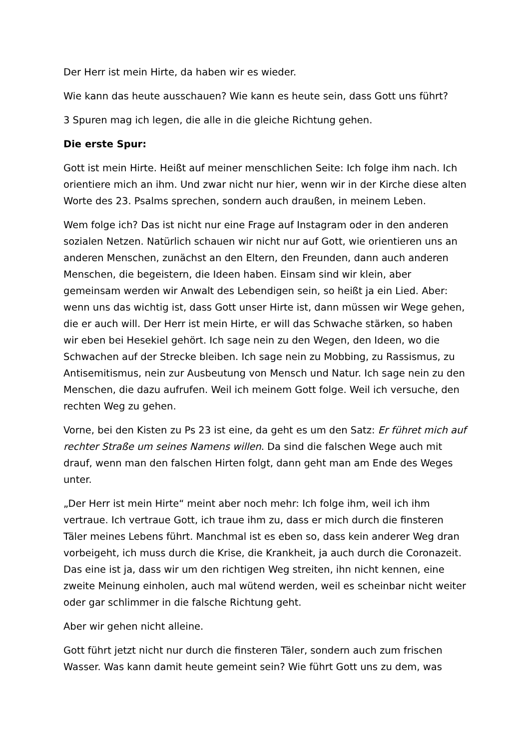Der Herr ist mein Hirte, da haben wir es wieder.
Wie kann das heute ausschauen? Wie kann es heute sein, dass Gott uns führt?
3 Spuren mag ich legen, die alle in die gleiche Richtung gehen.
Die erste Spur:
Gott ist mein Hirte. Heißt auf meiner menschlichen Seite: Ich folge ihm nach. Ich orientiere mich an ihm. Und zwar nicht nur hier, wenn wir in der Kirche diese alten Worte des 23. Psalms sprechen, sondern auch draußen, in meinem Leben.
Wem folge ich? Das ist nicht nur eine Frage auf Instagram oder in den anderen sozialen Netzen. Natürlich schauen wir nicht nur auf Gott, wie orientieren uns an anderen Menschen, zunächst an den Eltern, den Freunden, dann auch anderen Menschen, die begeistern, die Ideen haben. Einsam sind wir klein, aber gemeinsam werden wir Anwalt des Lebendigen sein, so heißt ja ein Lied. Aber: wenn uns das wichtig ist, dass Gott unser Hirte ist, dann müssen wir Wege gehen, die er auch will. Der Herr ist mein Hirte, er will das Schwache stärken, so haben wir eben bei Hesekiel gehört. Ich sage nein zu den Wegen, den Ideen, wo die Schwachen auf der Strecke bleiben. Ich sage nein zu Mobbing, zu Rassismus, zu Antisemitismus, nein zur Ausbeutung von Mensch und Natur. Ich sage nein zu den Menschen, die dazu aufrufen. Weil ich meinem Gott folge. Weil ich versuche, den rechten Weg zu gehen.
Vorne, bei den Kisten zu Ps 23 ist eine, da geht es um den Satz: Er führet mich auf rechter Straße um seines Namens willen. Da sind die falschen Wege auch mit drauf, wenn man den falschen Hirten folgt, dann geht man am Ende des Weges unter.
„Der Herr ist mein Hirte“ meint aber noch mehr: Ich folge ihm, weil ich ihm vertraue. Ich vertraue Gott, ich traue ihm zu, dass er mich durch die finsteren Täler meines Lebens führt. Manchmal ist es eben so, dass kein anderer Weg dran vorbeigeht, ich muss durch die Krise, die Krankheit, ja auch durch die Coronazeit. Das eine ist ja, dass wir um den richtigen Weg streiten, ihn nicht kennen, eine zweite Meinung einholen, auch mal wütend werden, weil es scheinbar nicht weiter oder gar schlimmer in die falsche Richtung geht.
Aber wir gehen nicht alleine.
Gott führt jetzt nicht nur durch die finsteren Täler, sondern auch zum frischen Wasser. Was kann damit heute gemeint sein? Wie führt Gott uns zu dem, was